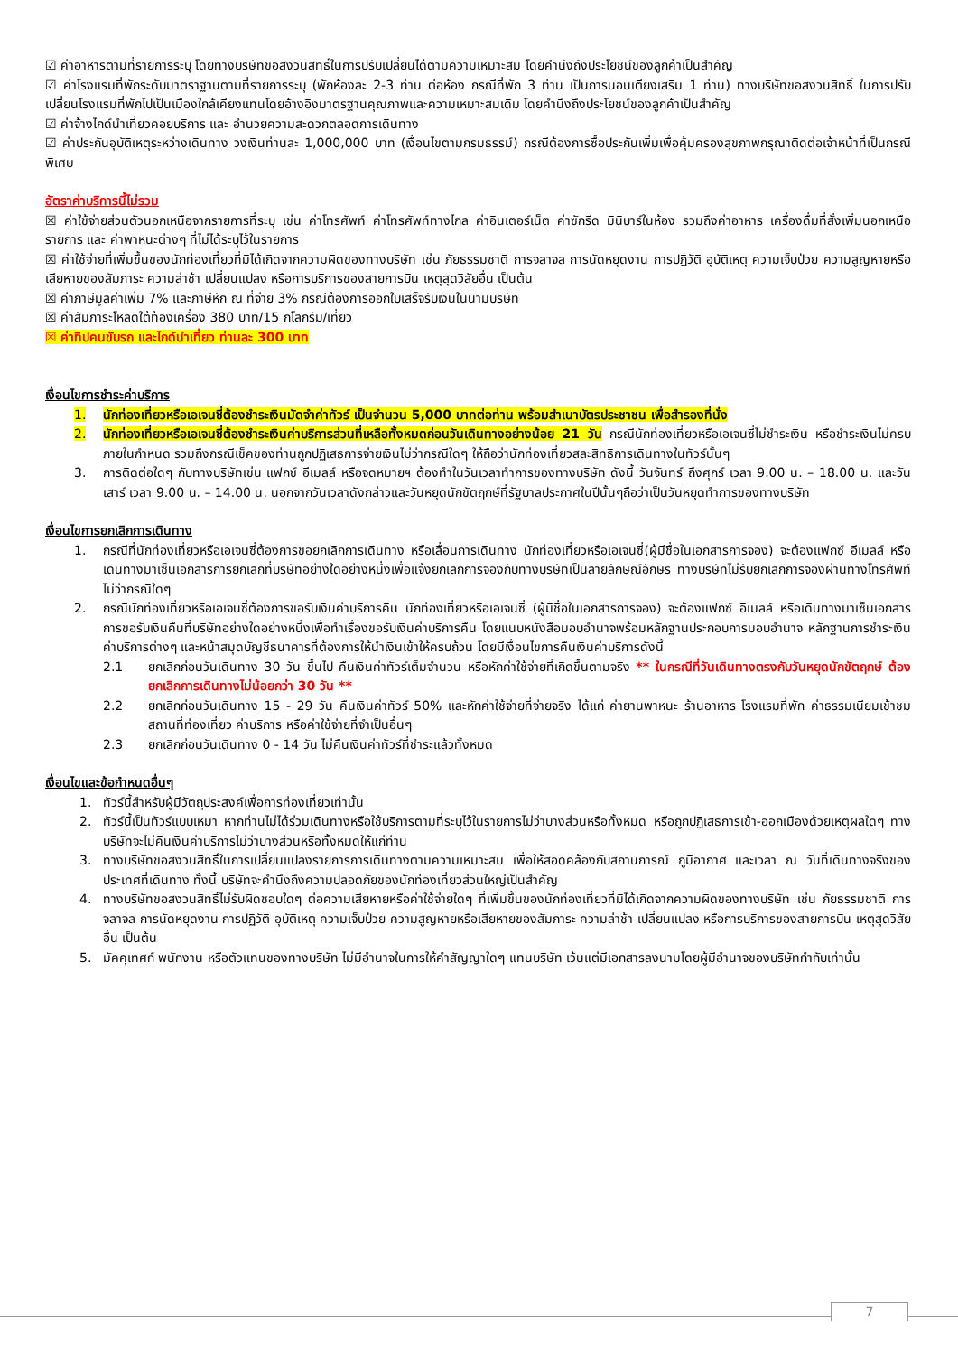☑ ค่าอาหารตามที่รายการระบุ โดยทางบริษัทขอสงวนสิทธิ์ในการปรับเปลี่ยนได้ตามความเหมาะสม โดยคำนึงถึงประโยชน์ของลูกค้าเป็นสำคัญ
☑ ค่าโรงแรมที่พักระดับมาตราฐานตามที่รายการระบุ (พักห้องละ 2-3 ท่าน ต่อห้อง กรณีที่พัก 3 ท่าน เป็นการนอนเตียงเสริม 1 ท่าน) ทางบริษัทขอสงวนสิทธิ์ ในการปรับเปลี่ยนโรงแรมที่พักไปเป็นเมืองใกล้เคียงแทนโดยอ้างอิงมาตรฐานคุณภาพและความเหมาะสมเดิม โดยคำนึงถึงประโยชน์ของลูกค้าเป็นสำคัญ
☑ ค่าจ้างไกด์นำเที่ยวคอยบริการ และ อำนวยความสะดวกตลอดการเดินทาง
☑ ค่าประกันอุบัติเหตุระหว่างเดินทาง วงเงินท่านละ 1,000,000 บาท (เงื่อนไขตามกรมธรรม์) กรณีต้องการซื้อประกันเพิ่มเพื่อคุ้มครองสุขภาพกรุณาติดต่อเจ้าหน้าที่เป็นกรณีพิเศษ
อัตราค่าบริการนี้ไม่รวม
☒ ค่าใช้จ่ายส่วนตัวนอกเหนือจากรายการที่ระบุ เช่น ค่าโทรศัพท์ ค่าโทรศัพท์ทางไกล ค่าอินเตอร์เน็ต ค่าซักรีด มินิบาร์ในห้อง รวมถึงค่าอาหาร เครื่องดื่มที่สั่งเพิ่มนอกเหนือรายการ และ ค่าพาหนะต่างๆ ที่ไม่ได้ระบุไว้ในรายการ
☒ ค่าใช้จ่ายที่เพิ่มขึ้นของนักท่องเที่ยวที่มิได้เกิดจากความผิดของทางบริษัท เช่น ภัยธรรมชาติ การจลาจล การนัดหยุดงาน การปฏิวัติ อุบัติเหตุ ความเจ็บป่วย ความสูญหายหรือเสียหายของสัมภาระ ความล่าช้า เปลี่ยนแปลง หรือการบริการของสายการบิน เหตุสุดวิสัยอื่น เป็นต้น
☒ ค่าภาษีมูลค่าเพิ่ม 7% และภาษีหัก ณ ที่จ่าย 3% กรณีต้องการออกใบเสร็จรับเงินในนามบริษัท
☒ ค่าสัมภาระโหลดใต้ท้องเครื่อง 380 บาท/15 กิโลกรัม/เที่ยว
☒ ค่าทิปคนขับรถ และไกด์นำเที่ยว ท่านละ 300 บาท
เงื่อนไขการชำระค่าบริการ
1. นักท่องเที่ยวหรือเอเจนซี่ต้องชำระเงินมัดจำค่าทัวร์ เป็นจำนวน 5,000 บาทต่อท่าน พร้อมสำเนาบัตรประชาชน เพื่อสำรองที่นั่ง
2. นักท่องเที่ยวหรือเอเจนซี่ต้องชำระเงินค่าบริการส่วนที่เหลือทั้งหมดก่อนวันเดินทางอย่างน้อย 21 วัน กรณีนักท่องเที่ยวหรือเอเจนซี่ไม่ชำระเงิน หรือชำระเงินไม่ครบภายในกำหนด รวมถึงกรณีเช็คของท่านถูกปฏิเสธการจ่ายเงินไม่ว่ากรณีใดๆ ให้ถือว่านักท่องเที่ยวสละสิทธิการเดินทางในทัวร์นั้นๆ
3. การติดต่อใดๆ กับทางบริษัทเช่น แฟกซ์ อีเมลล์ หรือจดหมายฯ ต้องทำในวันเวลาทำการของทางบริษัท ดังนี้ วันจันทร์ ถึงศุกร์ เวลา 9.00 น. – 18.00 น. และวันเสาร์ เวลา 9.00 น. – 14.00 น. นอกจากวันเวลาดังกล่าวและวันหยุดนักขัตฤกษ์ที่รัฐบาลประกาศในปีนั้นๆถือว่าเป็นวันหยุดทำการของทางบริษัท
เงื่อนไขการยกเลิกการเดินทาง
1. กรณีที่นักท่องเที่ยวหรือเอเจนซี่ต้องการขอยกเลิกการเดินทาง หรือเลื่อนการเดินทาง นักท่องเที่ยวหรือเอเจนซี่(ผู้มีชื่อในเอกสารการจอง) จะต้องแฟกซ์ อีเมลล์ หรือเดินทางมาเซ็นเอกสารการยกเลิกที่บริษัทอย่างใดอย่างหนึ่งเพื่อแจ้งยกเลิกการจองกับทางบริษัทเป็นลายลักษณ์อักษร ทางบริษัทไม่รับยกเลิกการจองผ่านทางโทรศัพท์ไม่ว่ากรณีใดๆ
2. กรณีนักท่องเที่ยวหรือเอเจนซี่ต้องการขอรับเงินค่าบริการคืน นักท่องเที่ยวหรือเอเจนซี่ (ผู้มีชื่อในเอกสารการจอง) จะต้องแฟกซ์ อีเมลล์ หรือเดินทางมาเซ็นเอกสารการขอรับเงินคืนที่บริษัทอย่างใดอย่างหนึ่งเพื่อทำเรื่องขอรับเงินค่าบริการคืน โดยแนบหนังสือมอบอำนาจพร้อมหลักฐานประกอบการมอบอำนาจ หลักฐานการชำระเงินค่าบริการต่างๆ และหน้าสมุดบัญชีธนาคารที่ต้องการให้นำเงินเข้าให้ครบถ้วน โดยมีเงื่อนไขการคืนเงินค่าบริการดังนี้
2.1 ยกเลิกก่อนวันเดินทาง 30 วัน ขึ้นไป คืนเงินค่าทัวร์เต็มจำนวน หรือหักค่าใช้จ่ายที่เกิดขึ้นตามจริง ** ในกรณีที่วันเดินทางตรงกับวันหยุดนักขัตฤกษ์ ต้องยกเลิกการเดินทางไม่น้อยกว่า 30 วัน **
2.2 ยกเลิกก่อนวันเดินทาง 15 - 29 วัน คืนเงินค่าทัวร์ 50% และหักค่าใช้จ่ายที่จ่ายจริง ได้แก่ ค่ายานพาหนะ ร้านอาหาร โรงแรมที่พัก ค่าธรรมเนียมเข้าชมสถานที่ท่องเที่ยว ค่าบริการ หรือค่าใช้จ่ายที่จำเป็นอื่นๆ
2.3 ยกเลิกก่อนวันเดินทาง 0 - 14 วัน ไม่คืนเงินค่าทัวร์ที่ชำระแล้วทั้งหมด
เงื่อนไขและข้อกำหนดอื่นๆ
1. ทัวร์นี้สำหรับผู้มีวัตถุประสงค์เพื่อการท่องเที่ยวเท่านั้น
2. ทัวร์นี้เป็นทัวร์แบบเหมา หากท่านไม่ได้ร่วมเดินทางหรือใช้บริการตามที่ระบุไว้ในรายการไม่ว่าบางส่วนหรือทั้งหมด หรือถูกปฏิเสธการเข้า-ออกเมืองด้วยเหตุผลใดๆ ทางบริษัทจะไม่คืนเงินค่าบริการไม่ว่าบางส่วนหรือทั้งหมดให้แก่ท่าน
3. ทางบริษัทขอสงวนสิทธิ์ในการเปลี่ยนแปลงรายการการเดินทางตามความเหมาะสม เพื่อให้สอดคล้องกับสถานการณ์ ภูมิอากาศ และเวลา ณ วันที่เดินทางจริงของประเทศที่เดินทาง ทั้งนี้ บริษัทจะคำนึงถึงความปลอดภัยของนักท่องเที่ยวส่วนใหญ่เป็นสำคัญ
4. ทางบริษัทขอสงวนสิทธิ์ไม่รับผิดชอบใดๆ ต่อความเสียหายหรือค่าใช้จ่ายใดๆ ที่เพิ่มขึ้นของนักท่องเที่ยวที่มิได้เกิดจากความผิดของทางบริษัท เช่น ภัยธรรมชาติ การจลาจล การนัดหยุดงาน การปฏิวัติ อุบัติเหตุ ความเจ็บป่วย ความสูญหายหรือเสียหายของสัมภาระ ความล่าช้า เปลี่ยนแปลง หรือการบริการของสายการบิน เหตุสุดวิสัยอื่น เป็นต้น
5. มัคคุเทศก์ พนักงาน หรือตัวแทนของทางบริษัท ไม่มีอำนาจในการให้คำสัญญาใดๆ แทนบริษัท เว้นแต่มีเอกสารลงนามโดยผู้มีอำนาจของบริษัทกำกับเท่านั้น
7